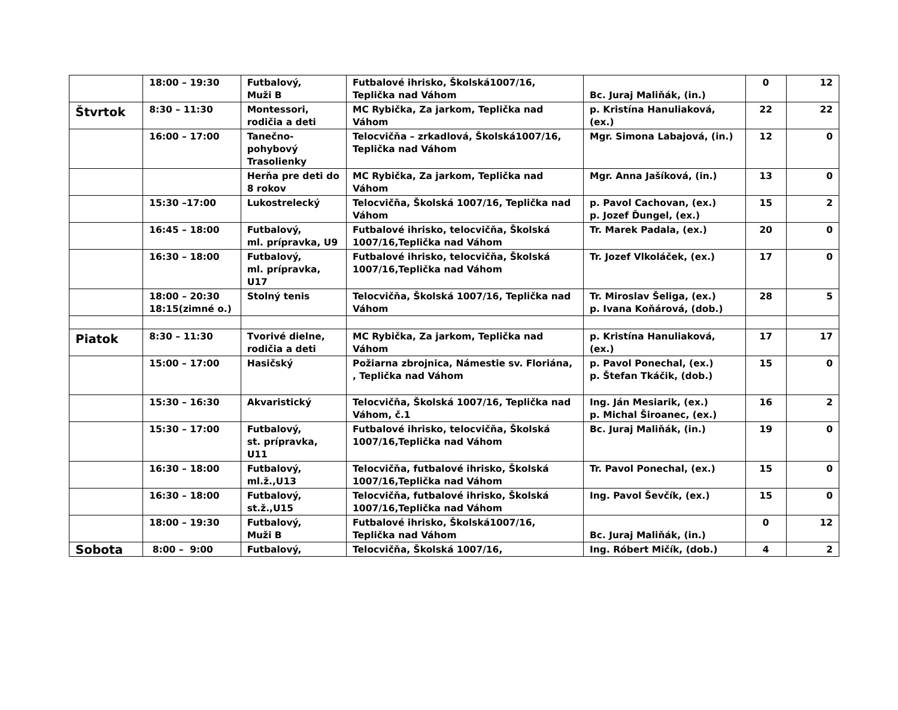| | 18:00 – 19:30 | Futbalový, Muži B | Futbalové ihrisko, Školská1007/16, Teplička nad Váhom | Bc. Juraj Maliňák, (in.) | 0 | 12 |
| Štvrtok | 8:30 – 11:30 | Montessori, rodičia a deti | MC Rybička, Za jarkom, Teplička nad Váhom | p. Kristína Hanuliaková, (ex.) | 22 | 22 |
| | 16:00 – 17:00 | Tanečno-pohybový Trasolienky | Telocvičňa – zrkadlová, Školská1007/16, Teplička nad Váhom | Mgr. Simona Labajová, (in.) | 12 | 0 |
| | | Herňa pre deti do 8 rokov | MC Rybička, Za jarkom, Teplička nad Váhom | Mgr. Anna Jašíková, (in.) | 13 | 0 |
| | 15:30 –17:00 | Lukostrelecký | Telocvičňa, Školská 1007/16, Teplička nad Váhom | p. Pavol Cachovan, (ex.) p. Jozef Ďungel, (ex.) | 15 | 2 |
| | 16:45 – 18:00 | Futbalový, ml. prípravka, U9 | Futbalové ihrisko, telocvičňa, Školská 1007/16,Teplička nad Váhom | Tr. Marek Padala, (ex.) | 20 | 0 |
| | 16:30 – 18:00 | Futbalový, ml. prípravka, U17 | Futbalové ihrisko, telocvičňa, Školská 1007/16,Teplička nad Váhom | Tr. Jozef Vlkoláček, (ex.) | 17 | 0 |
| | 18:00 – 20:30 18:15(zimné o.) | Stolný tenis | Telocvičňa, Školská 1007/16, Teplička nad Váhom | Tr. Miroslav Šeliga, (ex.) p. Ivana Koňárová, (dob.) | 28 | 5 |
| Piatok | 8:30 – 11:30 | Tvorivé dielne, rodičia a deti | MC Rybička, Za jarkom, Teplička nad Váhom | p. Kristína Hanuliaková, (ex.) | 17 | 17 |
| | 15:00 – 17:00 | Hasičský | Požiarna zbrojnica, Námestie sv. Floriána, , Teplička nad Váhom | p. Pavol Ponechal, (ex.) p. Štefan Tkáčik, (dob.) | 15 | 0 |
| | 15:30 – 16:30 | Akvaristický | Telocvičňa, Školská 1007/16, Teplička nad Váhom, č.1 | Ing. Ján Mesiarik, (ex.) p. Michal Široanec, (ex.) | 16 | 2 |
| | 15:30 – 17:00 | Futbalový, st. prípravka, U11 | Futbalové ihrisko, telocvičňa, Školská 1007/16,Teplička nad Váhom | Bc. Juraj Maliňák, (in.) | 19 | 0 |
| | 16:30 – 18:00 | Futbalový, ml.ž.,U13 | Telocvičňa, futbalové ihrisko, Školská 1007/16,Teplička nad Váhom | Tr. Pavol Ponechal, (ex.) | 15 | 0 |
| | 16:30 – 18:00 | Futbalový, st.ž.,U15 | Telocvičňa, futbalové ihrisko, Školská 1007/16,Teplička nad Váhom | Ing. Pavol Ševčík, (ex.) | 15 | 0 |
| | 18:00 – 19:30 | Futbalový, Muži B | Futbalové ihrisko, Školská1007/16, Teplička nad Váhom | Bc. Juraj Maliňák, (in.) | 0 | 12 |
| Sobota | 8:00 – 9:00 | Futbalový, | Telocvičňa, Školská 1007/16, | Ing. Róbert Mičík, (dob.) | 4 | 2 |